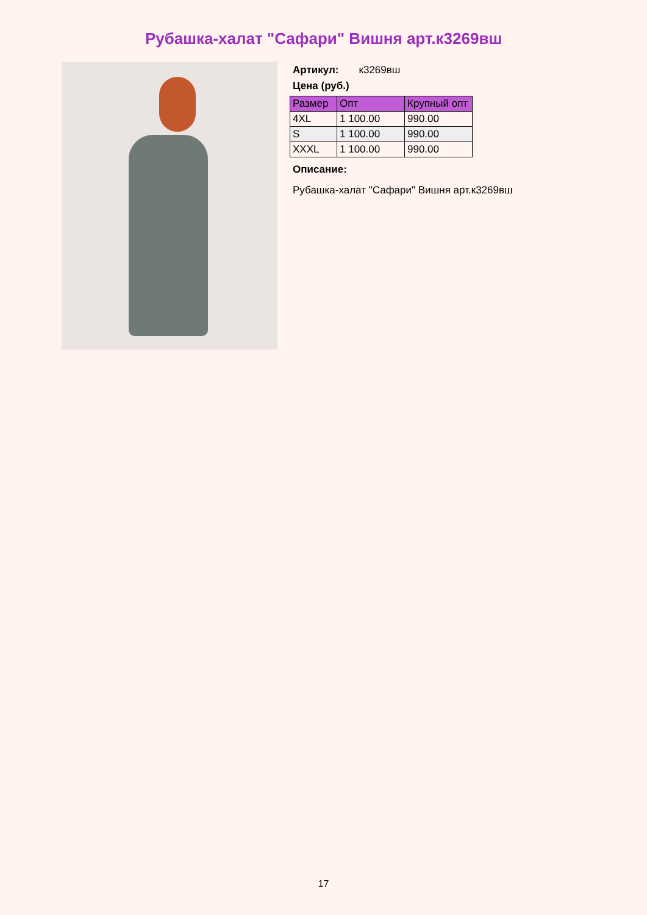Рубашка-халат "Сафари" Вишня арт.к3269вш
Артикул: к3269вш
Цена (руб.)
| Размер | Опт | Крупный опт |
| --- | --- | --- |
| 4XL | 1 100.00 | 990.00 |
| S | 1 100.00 | 990.00 |
| XXXL | 1 100.00 | 990.00 |
Описание:
Рубашка-халат "Сафари" Вишня арт.к3269вш
17